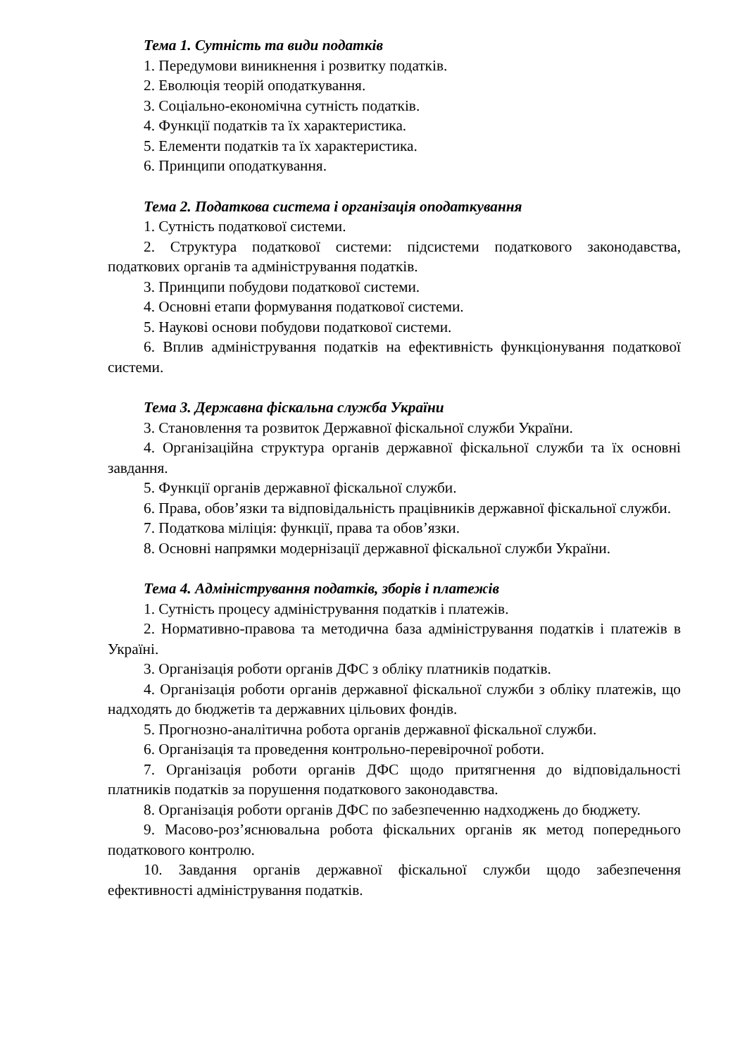Тема 1. Сутність та види податків
1. Передумови виникнення і розвитку податків.
2. Еволюція теорій оподаткування.
3. Соціально-економічна сутність податків.
4. Функції податків та їх характеристика.
5. Елементи податків та їх характеристика.
6. Принципи оподаткування.
Тема 2. Податкова система і організація оподаткування
1. Сутність податкової системи.
2. Структура податкової системи: підсистеми податкового законодавства, податкових органів та адміністрування податків.
3. Принципи побудови податкової системи.
4. Основні етапи формування податкової системи.
5. Наукові основи побудови податкової системи.
6. Вплив адміністрування податків на ефективність функціонування податкової системи.
Тема 3. Державна фіскальна служба України
3. Становлення та розвиток Державної фіскальної служби України.
4. Організаційна структура органів державної фіскальної служби та їх основні завдання.
5. Функції органів державної фіскальної служби.
6. Права, обов’язки та відповідальність працівників державної фіскальної служби.
7. Податкова міліція: функції, права та обов’язки.
8. Основні напрямки модернізації державної фіскальної служби України.
Тема 4. Адміністрування податків, зборів і платежів
1. Сутність процесу адміністрування податків і платежів.
2. Нормативно-правова та методична база адміністрування податків і платежів в Україні.
3. Організація роботи органів ДФС з обліку платників податків.
4. Організація роботи органів державної фіскальної служби з обліку платежів, що надходять до бюджетів та державних цільових фондів.
5. Прогнозно-аналітична робота органів державної фіскальної служби.
6. Організація та проведення контрольно-перевірочної роботи.
7. Організація роботи органів ДФС щодо притягнення до відповідальності платників податків за порушення податкового законодавства.
8. Організація роботи органів ДФС по забезпеченню надходжень до бюджету.
9. Масово-роз’яснювальна робота фіскальних органів як метод попереднього податкового контролю.
10. Завдання органів державної фіскальної служби щодо забезпечення ефективності адміністрування податків.